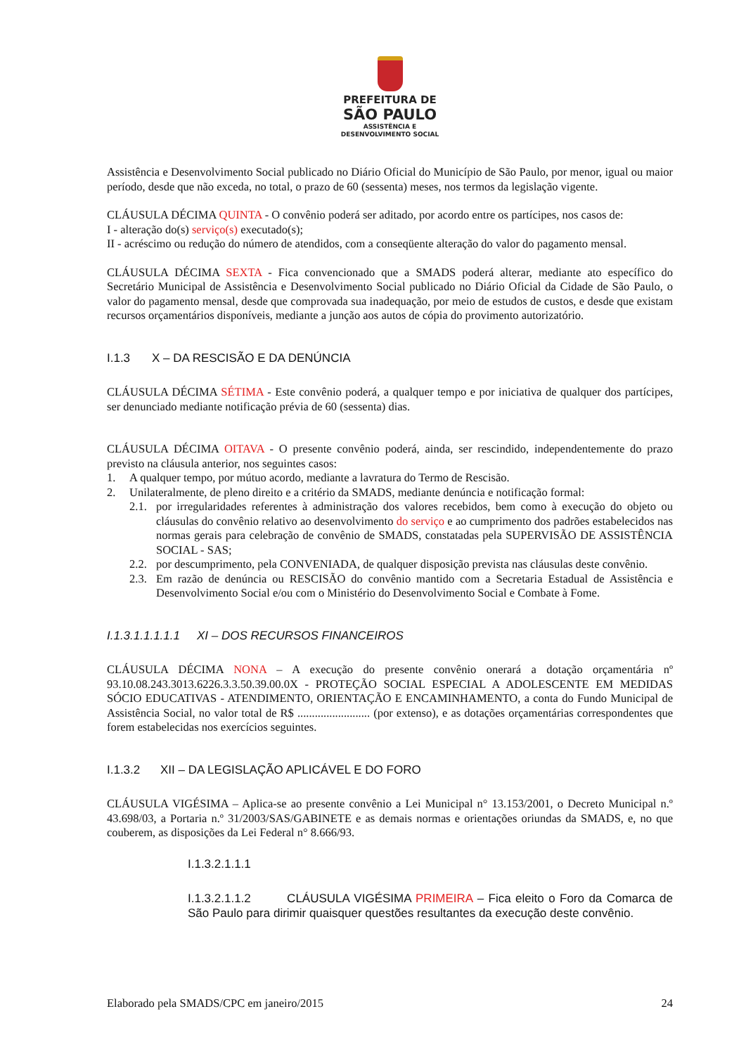PREFEITURA DE
SÃO PAULO
ASSISTÊNCIA E
DESENVOLVIMENTO SOCIAL
Assistência e Desenvolvimento Social publicado no Diário Oficial do Município de São Paulo, por menor, igual ou maior período, desde que não exceda, no total, o prazo de 60 (sessenta) meses, nos termos da legislação vigente.
CLÁUSULA DÉCIMA QUINTA - O convênio poderá ser aditado, por acordo entre os partícipes, nos casos de:
I - alteração do(s) serviço(s) executado(s);
II - acréscimo ou redução do número de atendidos, com a conseqüente alteração do valor do pagamento mensal.
CLÁUSULA DÉCIMA SEXTA - Fica convencionado que a SMADS poderá alterar, mediante ato específico do Secretário Municipal de Assistência e Desenvolvimento Social publicado no Diário Oficial da Cidade de São Paulo, o valor do pagamento mensal, desde que comprovada sua inadequação, por meio de estudos de custos, e desde que existam recursos orçamentários disponíveis, mediante a junção aos autos de cópia do provimento autorizatório.
I.1.3 X – DA RESCISÃO E DA DENÚNCIA
CLÁUSULA DÉCIMA SÉTIMA - Este convênio poderá, a qualquer tempo e por iniciativa de qualquer dos partícipes, ser denunciado mediante notificação prévia de 60 (sessenta) dias.
CLÁUSULA DÉCIMA OITAVA - O presente convênio poderá, ainda, ser rescindido, independentemente do prazo previsto na cláusula anterior, nos seguintes casos:
1. A qualquer tempo, por mútuo acordo, mediante a lavratura do Termo de Rescisão.
2. Unilateralmente, de pleno direito e a critério da SMADS, mediante denúncia e notificação formal:
2.1.
por irregularidades referentes à administração dos valores recebidos, bem como à execução do objeto ou cláusulas do convênio relativo ao desenvolvimento do serviço e ao cumprimento dos padrões estabelecidos nas normas gerais para celebração de convênio de SMADS, constatadas pela SUPERVISÃO DE ASSISTÊNCIA SOCIAL - SAS;
2.2.
por descumprimento, pela CONVENIADA, de qualquer disposição prevista nas cláusulas deste convênio.
2.3.
Em razão de denúncia ou RESCISÃO do convênio mantido com a Secretaria Estadual de Assistência e Desenvolvimento Social e/ou com o Ministério do Desenvolvimento Social e Combate à Fome.
I.1.3.1.1.1.1.1 XI – DOS RECURSOS FINANCEIROS
CLÁUSULA DÉCIMA NONA – A execução do presente convênio onerará a dotação orçamentária nº 93.10.08.243.3013.6226.3.3.50.39.00.0X - PROTEÇÃO SOCIAL ESPECIAL A ADOLESCENTE EM MEDIDAS SÓCIO EDUCATIVAS - ATENDIMENTO, ORIENTAÇÃO E ENCAMINHAMENTO, a conta do Fundo Municipal de Assistência Social, no valor total de R$ ......................... (por extenso), e as dotações orçamentárias correspondentes que forem estabelecidas nos exercícios seguintes.
I.1.3.2 XII – DA LEGISLAÇÃO APLICÁVEL E DO FORO
CLÁUSULA VIGÉSIMA – Aplica-se ao presente convênio a Lei Municipal n° 13.153/2001, o Decreto Municipal n.º 43.698/03, a Portaria n.º 31/2003/SAS/GABINETE e as demais normas e orientações oriundas da SMADS, e, no que couberem, as disposições da Lei Federal n° 8.666/93.
I.1.3.2.1.1.1
I.1.3.2.1.1.2 CLÁUSULA VIGÉSIMA PRIMEIRA – Fica eleito o Foro da Comarca de São Paulo para dirimir quaisquer questões resultantes da execução deste convênio.
Elaborado pela SMADS/CPC em janeiro/2015 24